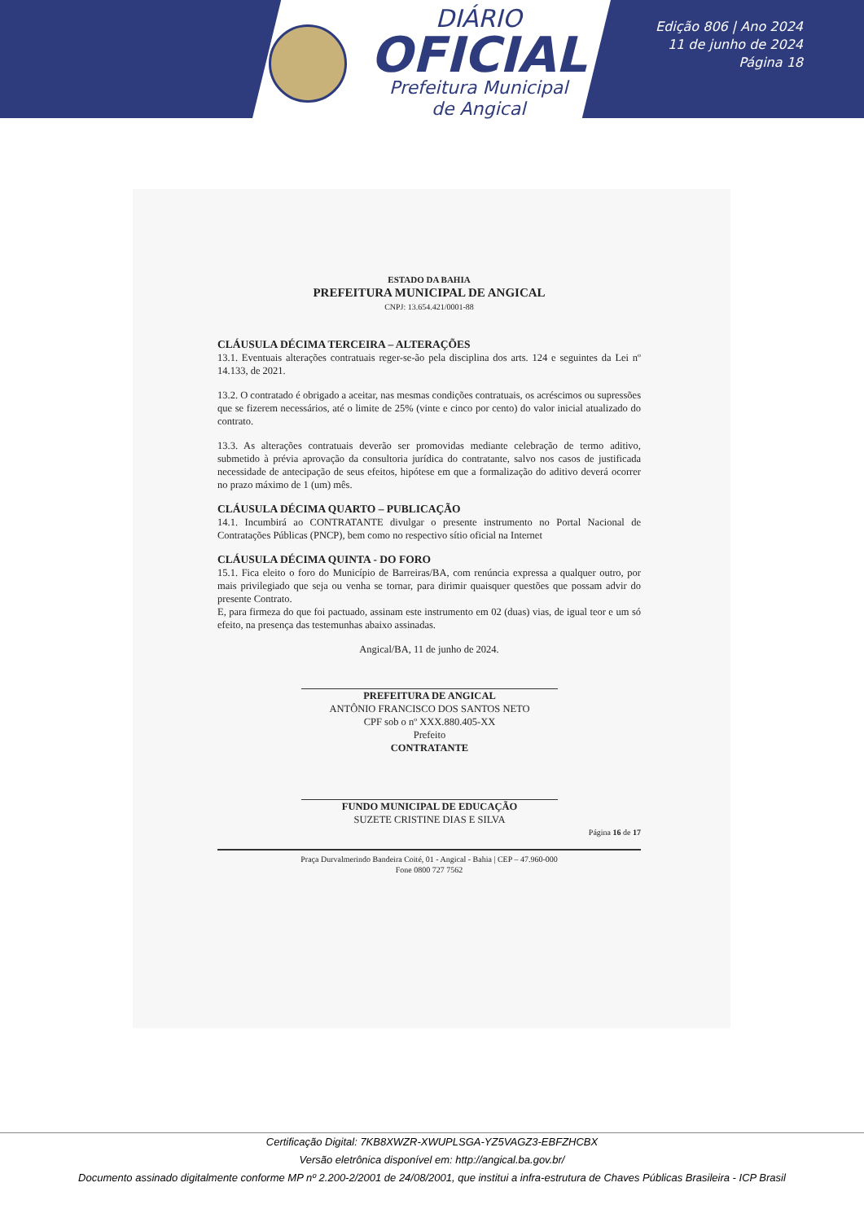DIÁRIO
OFICIAL
Prefeitura Municipal
de Angical
Edição 806 | Ano 2024
11 de junho de 2024
Página 18
ESTADO DA BAHIA
PREFEITURA MUNICIPAL DE ANGICAL
CNPJ: 13.654.421/0001-88
CLÁUSULA DÉCIMA TERCEIRA – ALTERAÇÕES
13.1. Eventuais alterações contratuais reger-se-ão pela disciplina dos arts. 124 e seguintes da Lei nº 14.133, de 2021.
13.2. O contratado é obrigado a aceitar, nas mesmas condições contratuais, os acréscimos ou supressões que se fizerem necessários, até o limite de 25% (vinte e cinco por cento) do valor inicial atualizado do contrato.
13.3. As alterações contratuais deverão ser promovidas mediante celebração de termo aditivo, submetido à prévia aprovação da consultoria jurídica do contratante, salvo nos casos de justificada necessidade de antecipação de seus efeitos, hipótese em que a formalização do aditivo deverá ocorrer no prazo máximo de 1 (um) mês.
CLÁUSULA DÉCIMA QUARTO – PUBLICAÇÃO
14.1. Incumbirá ao CONTRATANTE divulgar o presente instrumento no Portal Nacional de Contratações Públicas (PNCP), bem como no respectivo sítio oficial na Internet
CLÁUSULA DÉCIMA QUINTA - DO FORO
15.1. Fica eleito o foro do Município de Barreiras/BA, com renúncia expressa a qualquer outro, por mais privilegiado que seja ou venha se tornar, para dirimir quaisquer questões que possam advir do presente Contrato.
E, para firmeza do que foi pactuado, assinam este instrumento em 02 (duas) vias, de igual teor e um só efeito, na presença das testemunhas abaixo assinadas.
Angical/BA, 11 de junho de 2024.
PREFEITURA DE ANGICAL
ANTÔNIO FRANCISCO DOS SANTOS NETO
CPF sob o nº XXX.880.405-XX
Prefeito
CONTRATANTE
FUNDO MUNICIPAL DE EDUCAÇÃO
SUZETE CRISTINE DIAS E SILVA
Página 16 de 17
Praça Durvalmerindo Bandeira Coité, 01 - Angical - Bahia | CEP – 47.960-000
Fone 0800 727 7562
Certificação Digital: 7KB8XWZR-XWUPLSGA-YZ5VAGZ3-EBFZHCBX
Versão eletrônica disponível em: http://angical.ba.gov.br/
Documento assinado digitalmente conforme MP nº 2.200-2/2001 de 24/08/2001, que institui a infra-estrutura de Chaves Públicas Brasileira - ICP Brasil